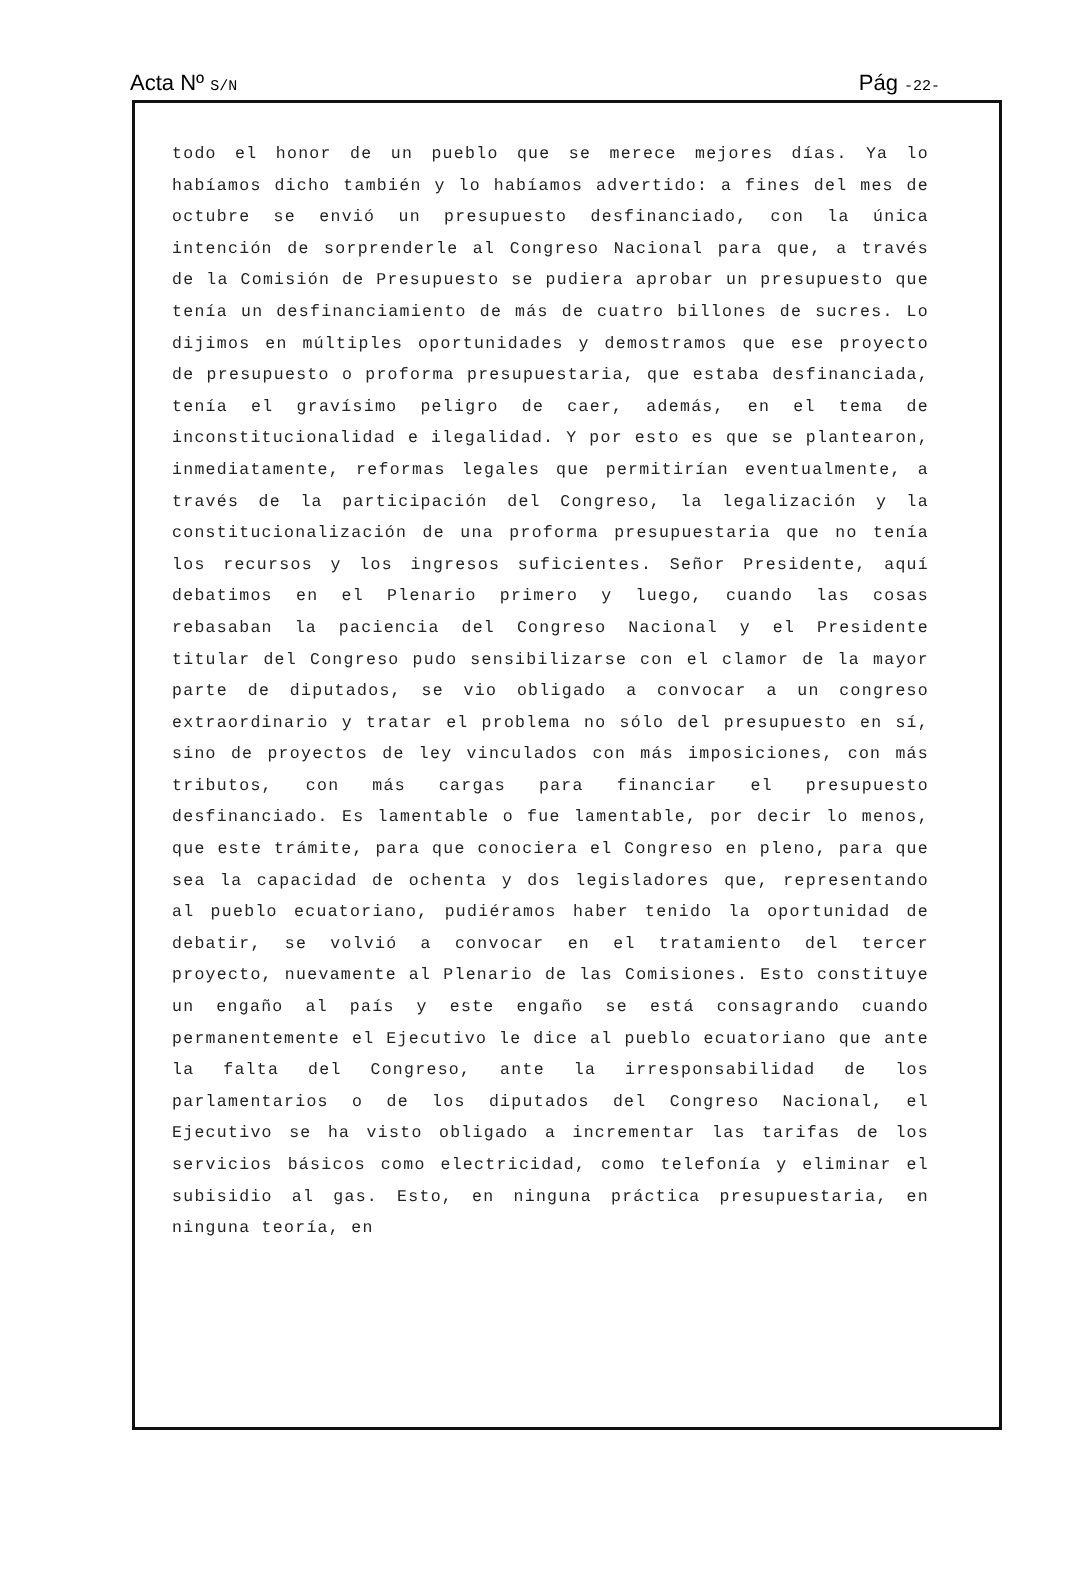Acta Nº S/N Pág -22-
todo el honor de un pueblo que se merece mejores días. Ya lo habíamos dicho también y lo habíamos advertido: a fines del mes de octubre se envió un presupuesto desfinanciado, con la única intención de sorprenderle al Congreso Nacional para que, a través de la Comisión de Presupuesto se pudiera aprobar un presupuesto que tenía un desfinanciamiento de más de cuatro billones de sucres. Lo dijimos en múltiples oportunidades y demostramos que ese proyecto de presupuesto o proforma presupuestaria, que estaba desfinanciada, tenía el gravísimo peligro de caer, además, en el tema de inconstitucionalidad e ilegalidad. Y por esto es que se plantearon, inmediatamente, reformas legales que permitirían eventualmente, a través de la participación del Congreso, la legalización y la constitucionalización de una proforma presupuestaria que no tenía los recursos y los ingresos suficientes. Señor Presidente, aquí debatimos en el Plenario primero y luego, cuando las cosas rebasaban la paciencia del Congreso Nacional y el Presidente titular del Congreso pudo sensibilizarse con el clamor de la mayor parte de diputados, se vio obligado a convocar a un congreso extraordinario y tratar el problema no sólo del presupuesto en sí, sino de proyectos de ley vinculados con más imposiciones, con más tributos, con más cargas para financiar el presupuesto desfinanciado. Es lamentable o fue lamentable, por decir lo menos, que este trámite, para que conociera el Congreso en pleno, para que sea la capacidad de ochenta y dos legisladores que, representando al pueblo ecuatoriano, pudiéramos haber tenido la oportunidad de debatir, se volvió a convocar en el tratamiento del tercer proyecto, nuevamente al Plenario de las Comisiones. Esto constituye un engaño al país y este engaño se está consagrando cuando permanentemente el Ejecutivo le dice al pueblo ecuatoriano que ante la falta del Congreso, ante la irresponsabilidad de los parlamentarios o de los diputados del Congreso Nacional, el Ejecutivo se ha visto obligado a incrementar las tarifas de los servicios básicos como electricidad, como telefonía y eliminar el subisidio al gas. Esto, en ninguna práctica presupuestaria, en ninguna teoría, en